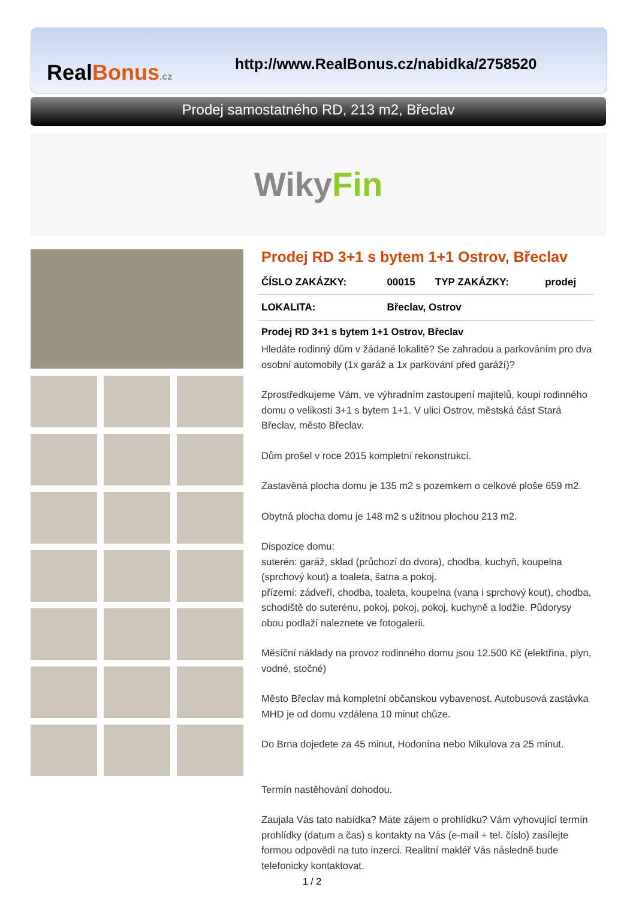RealBonus.cz
http://www.RealBonus.cz/nabidka/2758520
Prodej samostatného RD, 213 m2, Břeclav
WikyFin
Prodej RD 3+1 s bytem 1+1 Ostrov, Břeclav
| ČÍSLO ZAKÁZKY: | 00015 | TYP ZAKÁZKY: | prodej |
| LOKALITA: | Břeclav, Ostrov | | |
Prodej RD 3+1 s bytem 1+1 Ostrov, Břeclav
Hledáte rodinný dům v žádané lokalitě? Se zahradou a parkováním pro dva osobní automobily (1x garáž a 1x parkování před garáží)?
Zprostředkujeme Vám, ve výhradním zastoupení majitelů, koupi rodinného domu o velikosti 3+1 s bytem 1+1. V ulici Ostrov, městská část Stará Břeclav, město Břeclav.
Dům prošel v roce 2015 kompletní rekonstrukcí.
Zastavěná plocha domu je 135 m2 s pozemkem o celkové ploše 659 m2.
Obytná plocha domu je 148 m2 s užitnou plochou 213 m2.
Dispozice domu:
suterén: garáž, sklad (průchozí do dvora), chodba, kuchyň, koupelna (sprchový kout) a toaleta, šatna a pokoj.
přízemí: zádveří, chodba, toaleta, koupelna (vana i sprchový kout), chodba, schodiště do suterénu, pokoj, pokoj, pokoj, kuchyně a lodžie. Půdorysy obou podlaží naleznete ve fotogalerii.
Měsíční náklady na provoz rodinného domu jsou 12.500 Kč (elektřina, plyn, vodné, stočné)
Město Břeclav má kompletní občanskou vybavenost. Autobusová zastávka MHD je od domu vzdálena 10 minut chůze.
Do Brna dojedete za 45 minut, Hodonína nebo Mikulova za 25 minut.
Termín nastěhování dohodou.
Zaujala Vás tato nabídka? Máte zájem o prohlídku? Vám vyhovující termín prohlídky (datum a čas) s kontakty na Vás (e-mail + tel. číslo) zasílejte formou odpovědi na tuto inzerci. Realitní makléř Vás následně bude telefonicky kontaktovat.
1 / 2